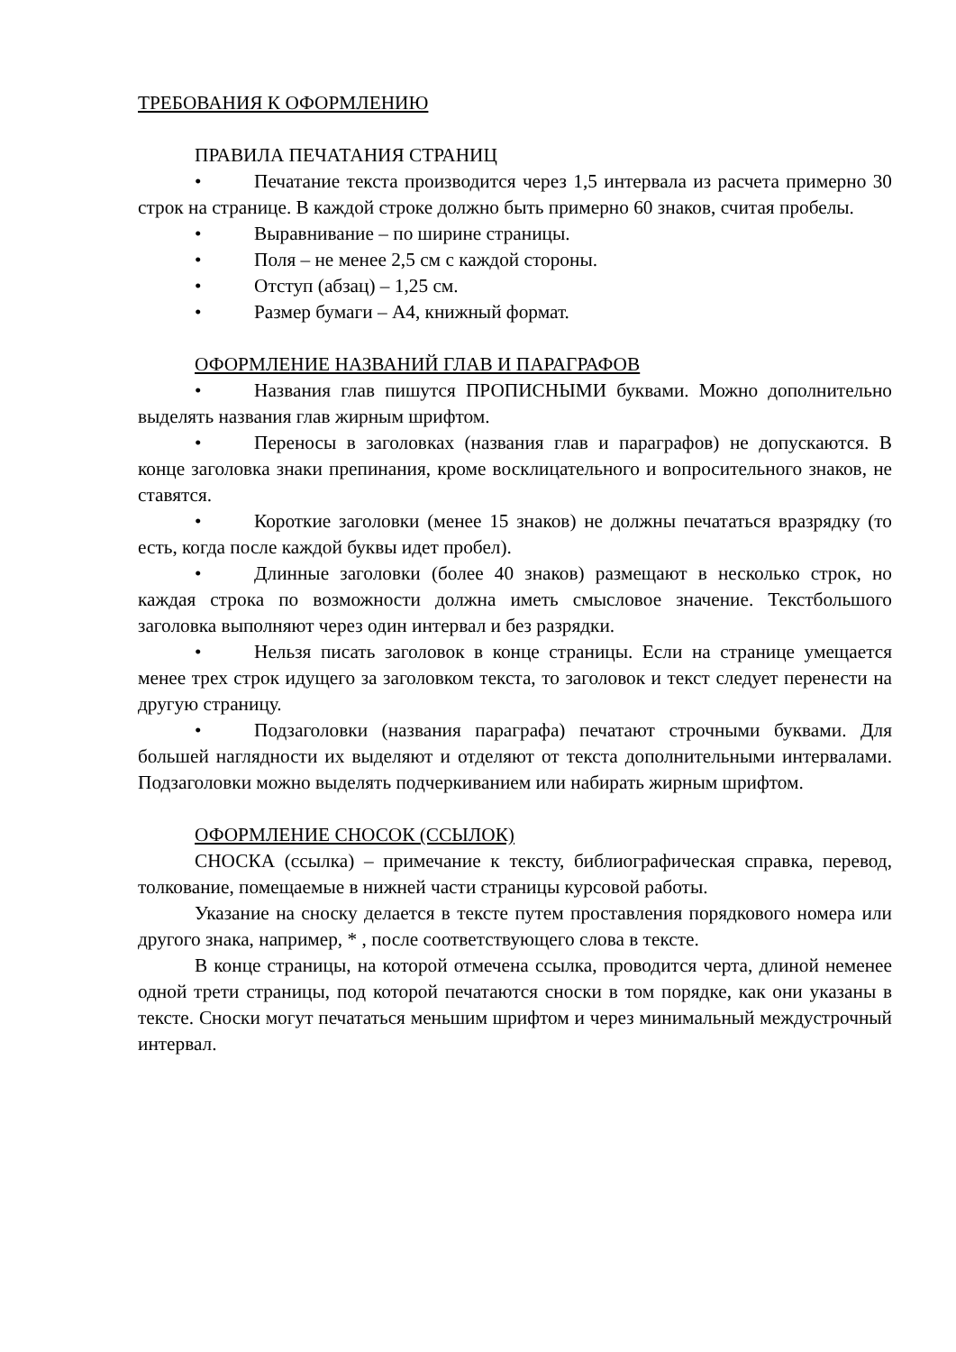ТРЕБОВАНИЯ К ОФОРМЛЕНИЮ
ПРАВИЛА ПЕЧАТАНИЯ СТРАНИЦ
• Печатание текста производится через 1,5 интервала из расчета примерно 30 строк на странице. В каждой строке должно быть примерно 60 знаков, считая пробелы.
• Выравнивание – по ширине страницы.
• Поля – не менее 2,5 см с каждой стороны.
• Отступ (абзац) – 1,25 см.
• Размер бумаги – А4, книжный формат.
ОФОРМЛЕНИЕ НАЗВАНИЙ ГЛАВ И ПАРАГРАФОВ
• Названия глав пишутся ПРОПИСНЫМИ буквами. Можно дополнительно выделять названия глав жирным шрифтом.
• Переносы в заголовках (названия глав и параграфов) не допускаются. В конце заголовка знаки препинания, кроме восклицательного и вопросительного знаков, не ставятся.
• Короткие заголовки (менее 15 знаков) не должны печататься вразрядку (то есть, когда после каждой буквы идет пробел).
• Длинные заголовки (более 40 знаков) размещают в несколько строк, но каждая строка по возможности должна иметь смысловое значение. Текстбольшого заголовка выполняют через один интервал и без разрядки.
• Нельзя писать заголовок в конце страницы. Если на странице умещается менее трех строк идущего за заголовком текста, то заголовок и текст следует перенести на другую страницу.
• Подзаголовки (названия параграфа) печатают строчными буквами. Для большей наглядности их выделяют и отделяют от текста дополнительными интервалами. Подзаголовки можно выделять подчеркиванием или набирать жирным шрифтом.
ОФОРМЛЕНИЕ СНОСОК (ССЫЛОК)
СНОСКА (ссылка) – примечание к тексту, библиографическая справка, перевод, толкование, помещаемые в нижней части страницы курсовой работы.
Указание на сноску делается в тексте путем проставления порядкового номера или другого знака, например, * , после соответствующего слова в тексте.
В конце страницы, на которой отмечена ссылка, проводится черта, длиной неменее одной трети страницы, под которой печатаются сноски в том порядке, как они указаны в тексте. Сноски могут печататься меньшим шрифтом и через минимальный междустрочный интервал.